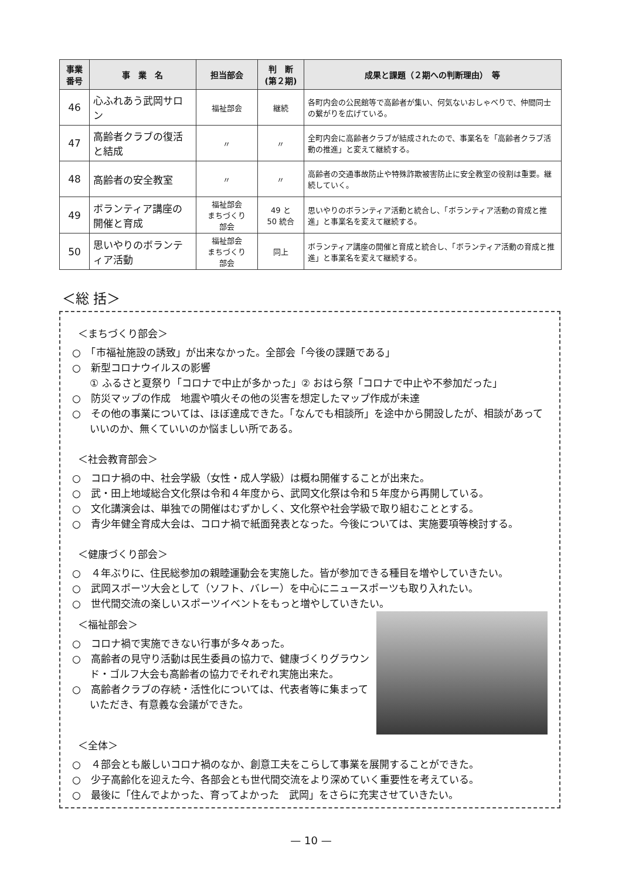| 事業 番号 | 事 業 名 | 担当部会 | 判 断 (第２期) | 成果と課題（２期への判断理由） 等 |
| --- | --- | --- | --- | --- |
| 46 | 心ふれあう武岡サロン | 福祉部会 | 継続 | 各町内会の公民館等で高齢者が集い、何気ないおしゃべりで、仲間同士の繋がりを広げている。 |
| 47 | 高齢者クラブの復活と結成 | 〃 | 〃 | 全町内会に高齢者クラブが結成されたので、事業名を「高齢者クラブ活動の推進」と変えて継続する。 |
| 48 | 高齢者の安全教室 | 〃 | 〃 | 高齢者の交通事故防止や特殊詐欺被害防止に安全教室の役割は重要。継続していく。 |
| 49 | ボランティア講座の開催と育成 | 福祉部会 まちづくり 部会 | 49 と 50 統合 | 思いやりのボランティア活動と統合し、「ボランティア活動の育成と推進」と事業名を変えて継続する。 |
| 50 | 思いやりのボランティア活動 | 福祉部会 まちづくり 部会 | 同上 | ボランティア講座の開催と育成と統合し、「ボランティア活動の育成と推進」と事業名を変えて継続する。 |
＜総 括＞
＜まちづくり部会＞
○　「市福祉施設の誘致」が出来なかった。全部会「今後の課題である」
○　新型コロナウイルスの影響
① ふるさと夏祭り「コロナで中止が多かった」② おはら祭「コロナで中止や不参加だった」
○　防災マップの作成　地震や噴火その他の災害を想定したマップ作成が未達
○　その他の事業については、ほぼ達成できた。「なんでも相談所」を途中から開設したが、相談があっていいのか、無くていいのか悩ましい所である。
＜社会教育部会＞
○　コロナ禍の中、社会学級（女性・成人学級）は概ね開催することが出来た。
○　武・田上地域総合文化祭は令和４年度から、武岡文化祭は令和５年度から再開している。
○　文化講演会は、単独での開催はむずかしく、文化祭や社会学級で取り組むこととする。
○　青少年健全育成大会は、コロナ禍で紙面発表となった。今後については、実施要項等検討する。
＜健康づくり部会＞
○　４年ぶりに、住民総参加の親睦運動会を実施した。皆が参加できる種目を増やしていきたい。
○　武岡スポーツ大会として（ソフト、バレー）を中心にニュースポーツも取り入れたい。
○　世代間交流の楽しいスポーツイベントをもっと増やしていきたい。
＜福祉部会＞
○　コロナ禍で実施できない行事が多々あった。
○　高齢者の見守り活動は民生委員の協力で、健康づくりグラウンド・ゴルフ大会も高齢者の協力でそれぞれ実施出来た。
○　高齢者クラブの存続・活性化については、代表者等に集まっていただき、有意義な会議ができた。
＜全体＞
○　４部会とも厳しいコロナ禍のなか、創意工夫をこらして事業を展開することができた。
○　少子高齢化を迎えた今、各部会とも世代間交流をより深めていく重要性を考えている。
○　最後に「住んでよかった、育ってよかった　武岡」をさらに充実させていきたい。
— 10 —